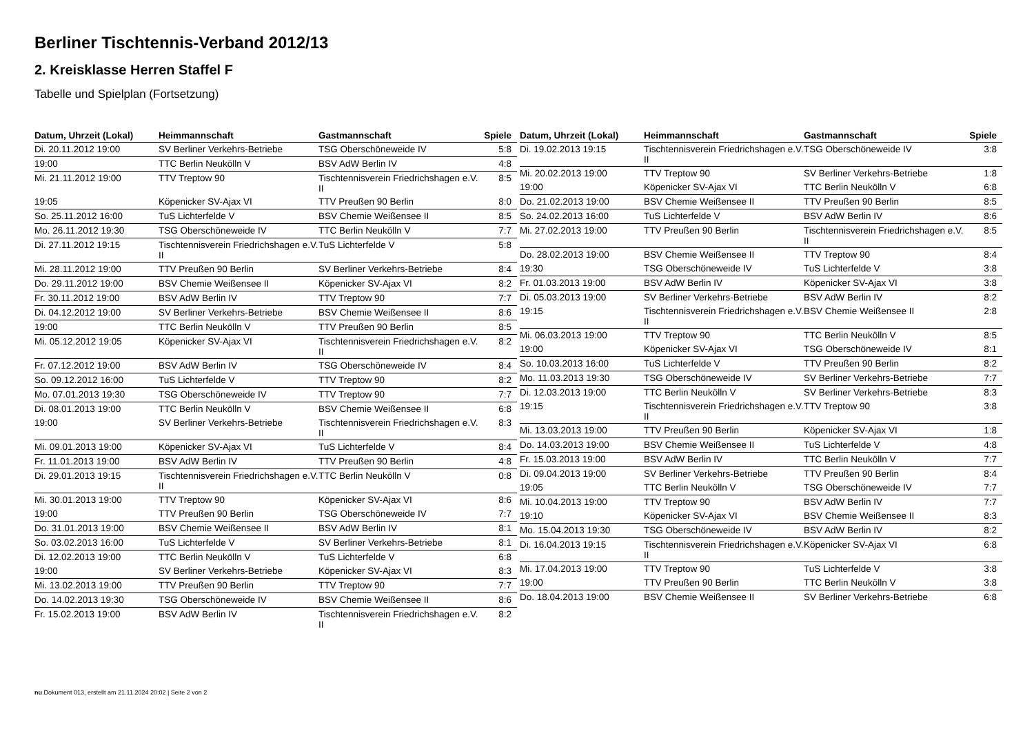Berliner Tischtennis-Verband 2012/13
2. Kreisklasse Herren Staffel F
Tabelle und Spielplan (Fortsetzung)
| Datum, Uhrzeit (Lokal) | Heimmannschaft | Gastmannschaft | Spiele |
| --- | --- | --- | --- |
| Di. 20.11.2012 19:00 | SV Berliner Verkehrs-Betriebe | TSG Oberschöneweide IV | 5:8 |
| 19:00 | TTC Berlin Neukölln V | BSV AdW Berlin IV | 4:8 |
| Mi. 21.11.2012 19:00 | TTV Treptow 90 | Tischtennisverein Friedrichshagen e.V. II | 8:5 |
| 19:05 | Köpenicker SV-Ajax VI | TTV Preußen 90 Berlin | 8:0 |
| So. 25.11.2012 16:00 | TuS Lichterfelde V | BSV Chemie Weißensee II | 8:5 |
| Mo. 26.11.2012 19:30 | TSG Oberschöneweide IV | TTC Berlin Neukölln V | 7:7 |
| Di. 27.11.2012 19:15 | Tischtennisverein Friedrichshagen e.V. II | TuS Lichterfelde V | 5:8 |
| Mi. 28.11.2012 19:00 | TTV Preußen 90 Berlin | SV Berliner Verkehrs-Betriebe | 8:4 |
| Do. 29.11.2012 19:00 | BSV Chemie Weißensee II | Köpenicker SV-Ajax VI | 8:2 |
| Fr. 30.11.2012 19:00 | BSV AdW Berlin IV | TTV Treptow 90 | 7:7 |
| Di. 04.12.2012 19:00 | SV Berliner Verkehrs-Betriebe | BSV Chemie Weißensee II | 8:6 |
| 19:00 | TTC Berlin Neukölln V | TTV Preußen 90 Berlin | 8:5 |
| Mi. 05.12.2012 19:05 | Köpenicker SV-Ajax VI | Tischtennisverein Friedrichshagen e.V. II | 8:2 |
| Fr. 07.12.2012 19:00 | BSV AdW Berlin IV | TSG Oberschöneweide IV | 8:4 |
| So. 09.12.2012 16:00 | TuS Lichterfelde V | TTV Treptow 90 | 8:2 |
| Mo. 07.01.2013 19:30 | TSG Oberschöneweide IV | TTV Treptow 90 | 7:7 |
| Di. 08.01.2013 19:00 | TTC Berlin Neukölln V | BSV Chemie Weißensee II | 6:8 |
| 19:00 | SV Berliner Verkehrs-Betriebe | Tischtennisverein Friedrichshagen e.V. II | 8:3 |
| Mi. 09.01.2013 19:00 | Köpenicker SV-Ajax VI | TuS Lichterfelde V | 8:4 |
| Fr. 11.01.2013 19:00 | BSV AdW Berlin IV | TTV Preußen 90 Berlin | 4:8 |
| Di. 29.01.2013 19:15 | Tischtennisverein Friedrichshagen e.V. II | TTC Berlin Neukölln V | 0:8 |
| Mi. 30.01.2013 19:00 | TTV Treptow 90 | Köpenicker SV-Ajax VI | 8:6 |
| 19:00 | TTV Preußen 90 Berlin | TSG Oberschöneweide IV | 7:7 |
| Do. 31.01.2013 19:00 | BSV Chemie Weißensee II | BSV AdW Berlin IV | 8:1 |
| So. 03.02.2013 16:00 | TuS Lichterfelde V | SV Berliner Verkehrs-Betriebe | 8:1 |
| Di. 12.02.2013 19:00 | TTC Berlin Neukölln V | TuS Lichterfelde V | 6:8 |
| 19:00 | SV Berliner Verkehrs-Betriebe | Köpenicker SV-Ajax VI | 8:3 |
| Mi. 13.02.2013 19:00 | TTV Preußen 90 Berlin | TTV Treptow 90 | 7:7 |
| Do. 14.02.2013 19:30 | TSG Oberschöneweide IV | BSV Chemie Weißensee II | 8:6 |
| Fr. 15.02.2013 19:00 | BSV AdW Berlin IV | Tischtennisverein Friedrichshagen e.V. II | 8:2 |
| Datum, Uhrzeit (Lokal) | Heimmannschaft | Gastmannschaft | Spiele |
| --- | --- | --- | --- |
| Di. 19.02.2013 19:15 | Tischtennisverein Friedrichshagen e.V. II | TSG Oberschöneweide IV | 3:8 |
| Mi. 20.02.2013 19:00 | TTV Treptow 90 | SV Berliner Verkehrs-Betriebe | 1:8 |
| 19:00 | Köpenicker SV-Ajax VI | TTC Berlin Neukölln V | 6:8 |
| Do. 21.02.2013 19:00 | BSV Chemie Weißensee II | TTV Preußen 90 Berlin | 8:5 |
| So. 24.02.2013 16:00 | TuS Lichterfelde V | BSV AdW Berlin IV | 8:6 |
| Mi. 27.02.2013 19:00 | TTV Preußen 90 Berlin | Tischtennisverein Friedrichshagen e.V. II | 8:5 |
| Do. 28.02.2013 19:00 | BSV Chemie Weißensee II | TTV Treptow 90 | 8:4 |
| 19:30 | TSG Oberschöneweide IV | TuS Lichterfelde V | 3:8 |
| Fr. 01.03.2013 19:00 | BSV AdW Berlin IV | Köpenicker SV-Ajax VI | 3:8 |
| Di. 05.03.2013 19:00 | SV Berliner Verkehrs-Betriebe | BSV AdW Berlin IV | 8:2 |
| 19:15 | Tischtennisverein Friedrichshagen e.V. II | BSV Chemie Weißensee II | 2:8 |
| Mi. 06.03.2013 19:00 | TTV Treptow 90 | TTC Berlin Neukölln V | 8:5 |
| 19:00 | Köpenicker SV-Ajax VI | TSG Oberschöneweide IV | 8:1 |
| So. 10.03.2013 16:00 | TuS Lichterfelde V | TTV Preußen 90 Berlin | 8:2 |
| Mo. 11.03.2013 19:30 | TSG Oberschöneweide IV | SV Berliner Verkehrs-Betriebe | 7:7 |
| Di. 12.03.2013 19:00 | TTC Berlin Neukölln V | SV Berliner Verkehrs-Betriebe | 8:3 |
| 19:15 | Tischtennisverein Friedrichshagen e.V. II | TTV Treptow 90 | 3:8 |
| Mi. 13.03.2013 19:00 | TTV Preußen 90 Berlin | Köpenicker SV-Ajax VI | 1:8 |
| Do. 14.03.2013 19:00 | BSV Chemie Weißensee II | TuS Lichterfelde V | 4:8 |
| Fr. 15.03.2013 19:00 | BSV AdW Berlin IV | TTC Berlin Neukölln V | 7:7 |
| Di. 09.04.2013 19:00 | SV Berliner Verkehrs-Betriebe | TTV Preußen 90 Berlin | 8:4 |
| 19:05 | TTC Berlin Neukölln V | TSG Oberschöneweide IV | 7:7 |
| Mi. 10.04.2013 19:00 | TTV Treptow 90 | BSV AdW Berlin IV | 7:7 |
| 19:10 | Köpenicker SV-Ajax VI | BSV Chemie Weißensee II | 8:3 |
| Mo. 15.04.2013 19:30 | TSG Oberschöneweide IV | BSV AdW Berlin IV | 8:2 |
| Di. 16.04.2013 19:15 | Tischtennisverein Friedrichshagen e.V. II | Köpenicker SV-Ajax VI | 6:8 |
| Mi. 17.04.2013 19:00 | TTV Treptow 90 | TuS Lichterfelde V | 3:8 |
| 19:00 | TTV Preußen 90 Berlin | TTC Berlin Neukölln V | 3:8 |
| Do. 18.04.2013 19:00 | BSV Chemie Weißensee II | SV Berliner Verkehrs-Betriebe | 6:8 |
nu.Dokument 013, erstellt am 21.11.2024 20:02 | Seite 2 von 2